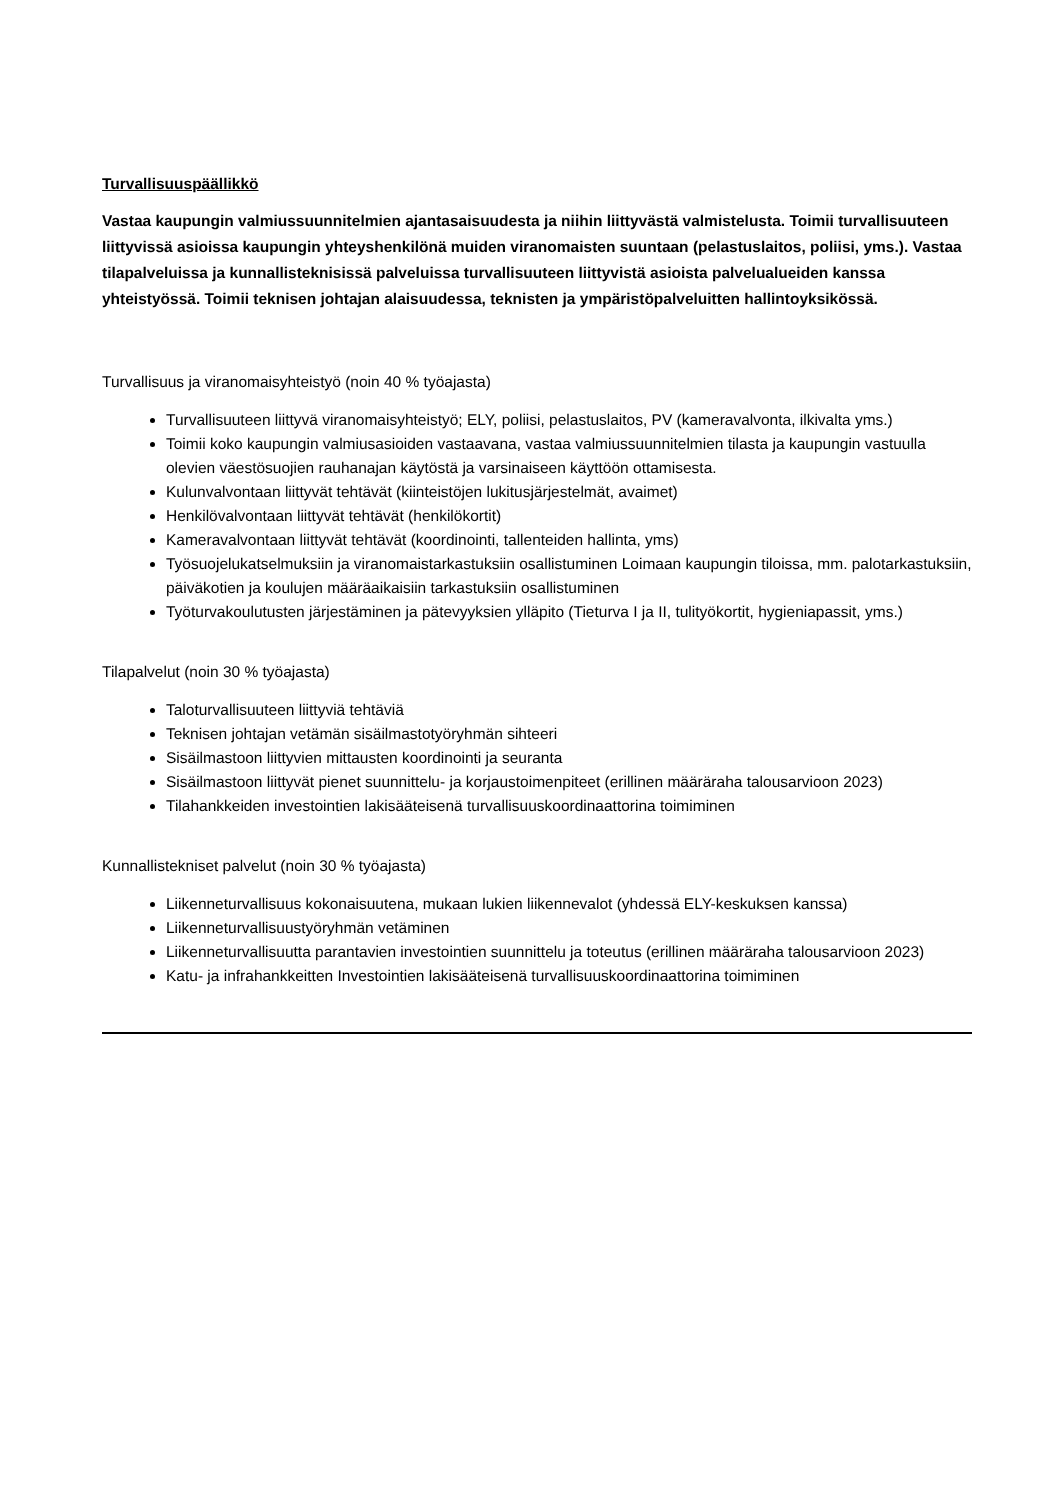Turvallisuuspäällikkö
Vastaa kaupungin valmiussuunnitelmien ajantasaisuudesta ja niihin liittyvästä valmistelusta. Toimii turvallisuuteen liittyvissä asioissa kaupungin yhteyshenkilönä muiden viranomaisten suuntaan (pelastuslaitos, poliisi, yms.). Vastaa tilapalveluissa ja kunnallisteknisissä palveluissa turvallisuuteen liittyvistä asioista palvelualueiden kanssa yhteistyössä. Toimii teknisen johtajan alaisuudessa, teknisten ja ympäristöpalveluitten hallintoyksikössä.
Turvallisuus ja viranomaisyhteistyö (noin 40 % työajasta)
Turvallisuuteen liittyvä viranomaisyhteistyö; ELY, poliisi, pelastuslaitos, PV (kameravalvonta, ilkivalta yms.)
Toimii koko kaupungin valmiusasioiden vastaavana, vastaa valmiussuunnitelmien tilasta ja kaupungin vastuulla olevien väestösuojien rauhanajan käytöstä ja varsinaiseen käyttöön ottamisesta.
Kulunvalvontaan liittyvät tehtävät (kiinteistöjen lukitusjärjestelmät, avaimet)
Henkilövalvontaan liittyvät tehtävät (henkilökortit)
Kameravalvontaan liittyvät tehtävät (koordinointi, tallenteiden hallinta, yms)
Työsuojelukatselmuksiin ja viranomaistarkastuksiin osallistuminen Loimaan kaupungin tiloissa, mm. palotarkastuksiin, päiväkotien ja koulujen määräaikaisiin tarkastuksiin osallistuminen
Työturvakoulutusten järjestäminen ja pätevyyksien ylläpito (Tieturva I ja II, tulityökortit, hygieniapassit, yms.)
Tilapalvelut (noin 30 % työajasta)
Taloturvallisuuteen liittyviä tehtäviä
Teknisen johtajan vetämän sisäilmastotyöryhmän sihteeri
Sisäilmastoon liittyvien mittausten koordinointi ja seuranta
Sisäilmastoon liittyvät pienet suunnittelu- ja korjaustoimenpiteet (erillinen määräraha talousarvioon 2023)
Tilahankkeiden investointien lakisääteisenä turvallisuuskoordinaattorina toimiminen
Kunnallistekniset palvelut (noin 30 % työajasta)
Liikenneturvallisuus kokonaisuutena, mukaan lukien liikennevalot (yhdessä ELY-keskuksen kanssa)
Liikenneturvallisuustyöryhmän vetäminen
Liikenneturvallisuutta parantavien investointien suunnittelu ja toteutus (erillinen määräraha talousarvioon 2023)
Katu- ja infrahankkeitten Investointien lakisääteisenä turvallisuuskoordinaattorina toimiminen